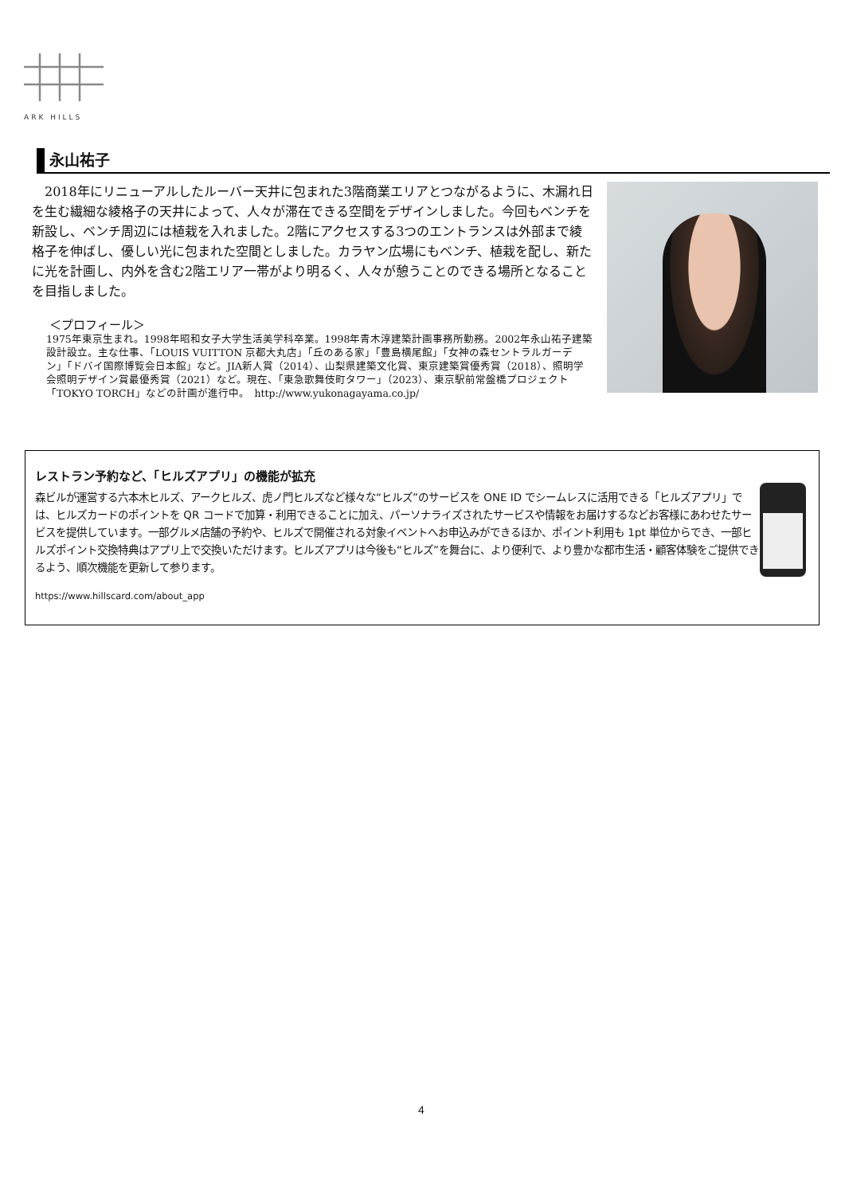ARK HILLS
永山祐子
2018年にリニューアルしたルーバー天井に包まれた3階商業エリアとつながるように、木漏れ日を生む繊細な綾格子の天井によって、人々が滞在できる空間をデザインしました。今回もベンチを新設し、ベンチ周辺には植栽を入れました。2階にアクセスする3つのエントランスは外部まで綾格子を伸ばし、優しい光に包まれた空間としました。カラヤン広場にもベンチ、植栽を配し、新たに光を計画し、内外を含む2階エリア一帯がより明るく、人々が憩うことのできる場所となることを目指しました。
＜プロフィール＞
1975年東京生まれ。1998年昭和女子大学生活美学科卒業。1998年青木淳建築計画事務所勤務。2002年永山祐子建築設計設立。主な仕事、「LOUIS VUITTON 京都大丸店」「丘のある家」「豊島横尾館」「女神の森セントラルガーデン」「ドバイ国際博覧会日本館」など。JIA新人賞（2014）、山梨県建築文化賞、東京建築賞優秀賞（2018）、照明学会照明デザイン賞最優秀賞（2021）など。現在、「東急歌舞伎町タワー」（2023）、東京駅前常盤橋プロジェクト「TOKYO TORCH」などの計画が進行中。　http://www.yukonagayama.co.jp/
レストラン予約など、「ヒルズアプリ」の機能が拡充
森ビルが運営する六本木ヒルズ、アークヒルズ、虎ノ門ヒルズなど様々な“ヒルズ”のサービスを ONE ID でシームレスに活用できる「ヒルズアプリ」では、ヒルズカードのポイントを QR コードで加算・利用できることに加え、パーソナライズされたサービスや情報をお届けするなどお客様にあわせたサービスを提供しています。一部グルメ店舗の予約や、ヒルズで開催される対象イベントへお申込みができるほか、ポイント利用も 1pt 単位からでき、一部ヒルズポイント交換特典はアプリ上で交換いただけます。ヒルズアプリは今後も“ヒルズ”を舞台に、より便利で、より豊かな都市生活・顧客体験をご提供できるよう、順次機能を更新して参ります。
https://www.hillscard.com/about_app
4